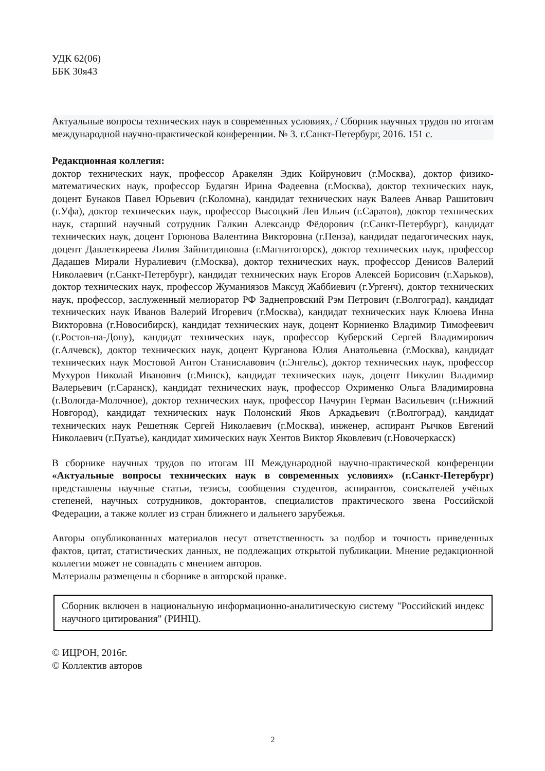УДК 62(06)
ББК 30я43
Актуальные вопросы технических наук в современных условиях, / Сборник научных трудов по итогам международной научно-практической конференции. № 3. г.Санкт-Петербург, 2016. 151 с.
Редакционная коллегия:
доктор технических наук, профессор Аракелян Эдик Койрунович (г.Москва), доктор физико-математических наук, профессор Будагян Ирина Фадеевна (г.Москва), доктор технических наук, доцент Бунаков Павел Юрьевич (г.Коломна), кандидат технических наук Валеев Анвар Рашитович (г.Уфа), доктор технических наук, профессор Высоцкий Лев Ильич (г.Саратов), доктор технических наук, старший научный сотрудник Галкин Александр Фёдорович (г.Санкт-Петербург), кандидат технических наук, доцент Горюнова Валентина Викторовна (г.Пенза), кандидат педагогических наук, доцент Давлеткиреева Лилия Зайнитдиновна (г.Магнитогорск), доктор технических наук, профессор Дадашев Мирали Нуралиевич (г.Москва), доктор технических наук, профессор Денисов Валерий Николаевич (г.Санкт-Петербург), кандидат технических наук Егоров Алексей Борисович (г.Харьков), доктор технических наук, профессор Жуманиязов Максуд Жаббиевич (г.Ургенч), доктор технических наук, профессор, заслуженный мелиоратор РФ Заднепровский Рэм Петрович (г.Волгоград), кандидат технических наук Иванов Валерий Игоревич (г.Москва), кандидат технических наук Клюева Инна Викторовна (г.Новосибирск), кандидат технических наук, доцент Корниенко Владимир Тимофеевич (г.Ростов-на-Дону), кандидат технических наук, профессор Куберский Сергей Владимирович (г.Алчевск), доктор технических наук, доцент Курганова Юлия Анатольевна (г.Москва), кандидат технических наук Мостовой Антон Станиславович (г.Энгельс), доктор технических наук, профессор Мухуров Николай Иванович (г.Минск), кандидат технических наук, доцент Никулин Владимир Валерьевич (г.Саранск), кандидат технических наук, профессор Охрименко Ольга Владимировна (г.Вологда-Молочное), доктор технических наук, профессор Пачурин Герман Васильевич (г.Нижний Новгород), кандидат технических наук Полонский Яков Аркадьевич (г.Волгоград), кандидат технических наук Решетняк Сергей Николаевич (г.Москва), инженер, аспирант Рычков Евгений Николаевич (г.Пуатье), кандидат химических наук Хентов Виктор Яковлевич (г.Новочеркасск)
В сборнике научных трудов по итогам III Международной научно-практической конференции «Актуальные вопросы технических наук в современных условиях» (г.Санкт-Петербург) представлены научные статьи, тезисы, сообщения студентов, аспирантов, соискателей учёных степеней, научных сотрудников, докторантов, специалистов практического звена Российской Федерации, а также коллег из стран ближнего и дальнего зарубежья.
Авторы опубликованных материалов несут ответственность за подбор и точность приведенных фактов, цитат, статистических данных, не подлежащих открытой публикации. Мнение редакционной коллегии может не совпадать с мнением авторов.
Материалы размещены в сборнике в авторской правке.
Сборник включен в национальную информационно-аналитическую систему "Российский индекс научного цитирования" (РИНЦ).
© ИЦРОН, 2016г.
© Коллектив авторов
2